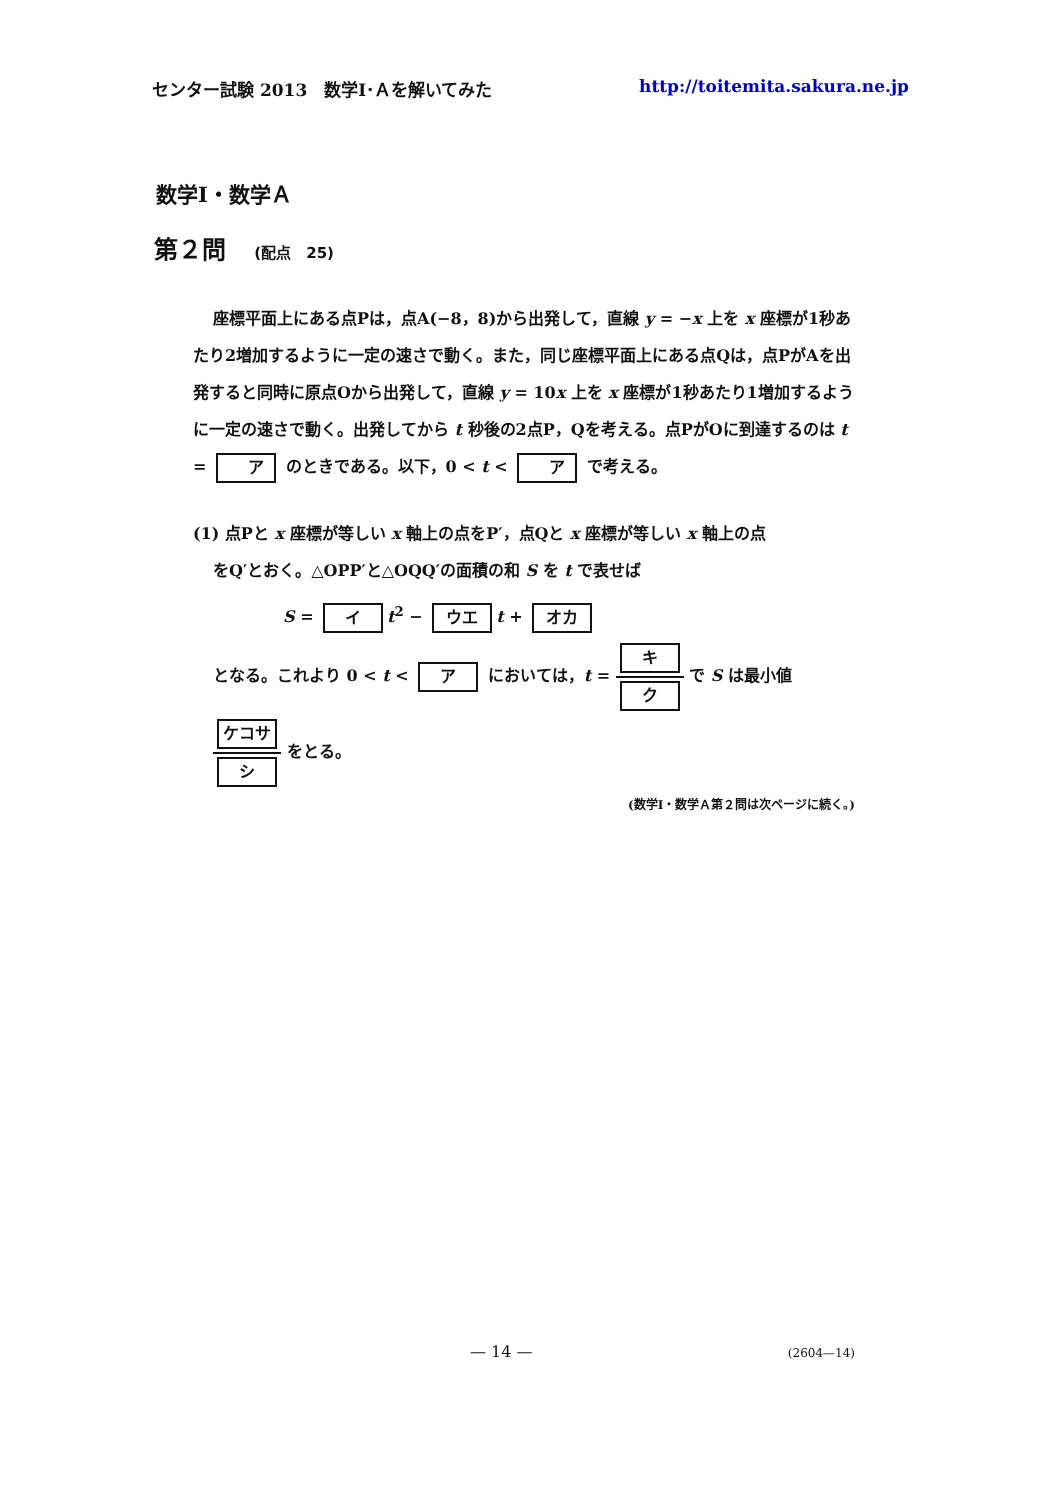センター試験 2013　数学Ⅰ･Ａを解いてみた http://toitemita.sakura.ne.jp
数学Ⅰ・数学Ａ
第２問 (配点　25)
座標平面上にある点Pは，点A(−8，8)から出発して，直線 y = −x 上を x 座標が1秒あたり2増加するように一定の速さで動く。また，同じ座標平面上にある点Qは，点PがAを出発すると同時に原点Oから出発して，直線 y = 10x 上を x 座標が1秒あたり1増加するように一定の速さで動く。出発してから t 秒後の2点P，Qを考える。点PがOに到達するのは t = ア のときである。以下，0 < t < ア で考える。
(1) 点Pと x 座標が等しい x 軸上の点をP′，点Qと x 座標が等しい x 軸上の点
をQ′とおく。△OPP′と△OQQ′の面積の和 S を t で表せば
S = イ t<sup>2</sup> − ウエ t + オカ
となる。これより 0 < t < ア においては，t = キ ク で S は最小値
ケコサ シ をとる。
(数学Ⅰ・数学Ａ第２問は次ページに続く。)
— 14 — (2604—14)